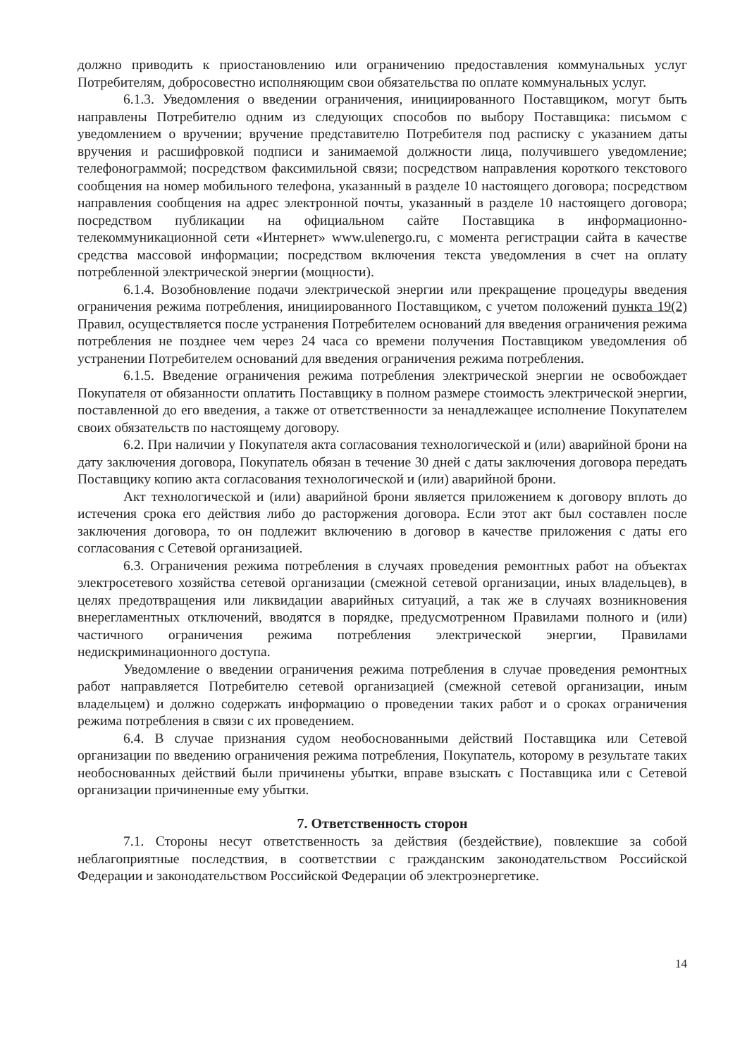должно приводить к приостановлению или ограничению предоставления коммунальных услуг Потребителям, добросовестно исполняющим свои обязательства по оплате коммунальных услуг.
6.1.3. Уведомления о введении ограничения, инициированного Поставщиком, могут быть направлены Потребителю одним из следующих способов по выбору Поставщика: письмом с уведомлением о вручении; вручение представителю Потребителя под расписку с указанием даты вручения и расшифровкой подписи и занимаемой должности лица, получившего уведомление; телефонограммой; посредством факсимильной связи; посредством направления короткого текстового сообщения на номер мобильного телефона, указанный в разделе 10 настоящего договора; посредством направления сообщения на адрес электронной почты, указанный в разделе 10 настоящего договора; посредством публикации на официальном сайте Поставщика в информационно-телекоммуникационной сети «Интернет» www.ulenergo.ru, с момента регистрации сайта в качестве средства массовой информации; посредством включения текста уведомления в счет на оплату потребленной электрической энергии (мощности).
6.1.4. Возобновление подачи электрической энергии или прекращение процедуры введения ограничения режима потребления, инициированного Поставщиком, с учетом положений пункта 19(2) Правил, осуществляется после устранения Потребителем оснований для введения ограничения режима потребления не позднее чем через 24 часа со времени получения Поставщиком уведомления об устранении Потребителем оснований для введения ограничения режима потребления.
6.1.5. Введение ограничения режима потребления электрической энергии не освобождает Покупателя от обязанности оплатить Поставщику в полном размере стоимость электрической энергии, поставленной до его введения, а также от ответственности за ненадлежащее исполнение Покупателем своих обязательств по настоящему договору.
6.2. При наличии у Покупателя акта согласования технологической и (или) аварийной брони на дату заключения договора, Покупатель обязан в течение 30 дней с даты заключения договора передать Поставщику копию акта согласования технологической и (или) аварийной брони.
Акт технологической и (или) аварийной брони является приложением к договору вплоть до истечения срока его действия либо до расторжения договора. Если этот акт был составлен после заключения договора, то он подлежит включению в договор в качестве приложения с даты его согласования с Сетевой организацией.
6.3. Ограничения режима потребления в случаях проведения ремонтных работ на объектах электросетевого хозяйства сетевой организации (смежной сетевой организации, иных владельцев), в целях предотвращения или ликвидации аварийных ситуаций, а так же в случаях возникновения внерегламентных отключений, вводятся в порядке, предусмотренном Правилами полного и (или) частичного ограничения режима потребления электрической энергии, Правилами недискриминационного доступа.
Уведомление о введении ограничения режима потребления в случае проведения ремонтных работ направляется Потребителю сетевой организацией (смежной сетевой организации, иным владельцем) и должно содержать информацию о проведении таких работ и о сроках ограничения режима потребления в связи с их проведением.
6.4. В случае признания судом необоснованными действий Поставщика или Сетевой организации по введению ограничения режима потребления, Покупатель, которому в результате таких необоснованных действий были причинены убытки, вправе взыскать с Поставщика или с Сетевой организации причиненные ему убытки.
7. Ответственность сторон
7.1. Стороны несут ответственность за действия (бездействие), повлекшие за собой неблагоприятные последствия, в соответствии с гражданским законодательством Российской Федерации и законодательством Российской Федерации об электроэнергетике.
14